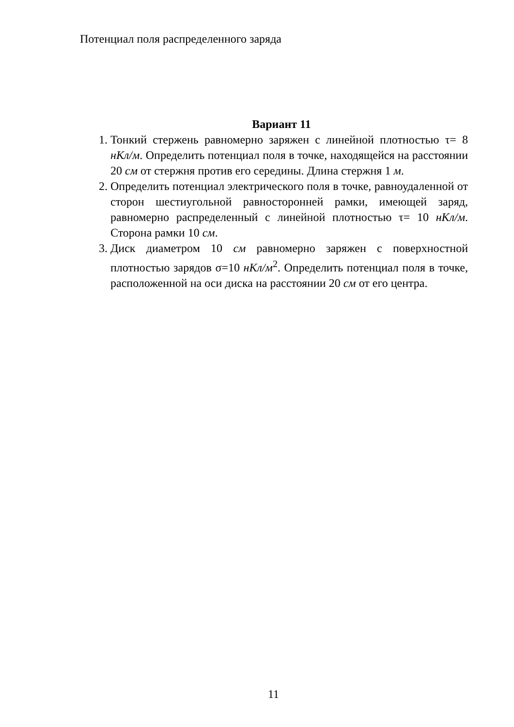Потенциал поля распределенного заряда
Вариант 11
1. Тонкий стержень равномерно заряжен с линейной плотностью τ= 8 нКл/м. Определить потенциал поля в точке, находящейся на расстоянии 20 см от стержня против его середины. Длина стержня 1 м.
2. Определить потенциал электрического поля в точке, равноудаленной от сторон шестиугольной равносторонней рамки, имеющей заряд, равномерно распределенный с линейной плотностью τ= 10 нКл/м. Сторона рамки 10 см.
3. Диск диаметром 10 см равномерно заряжен с поверхностной плотностью зарядов σ=10 нКл/м<sup>2</sup>. Определить потенциал поля в точке, расположенной на оси диска на расстоянии 20 см от его центра.
11